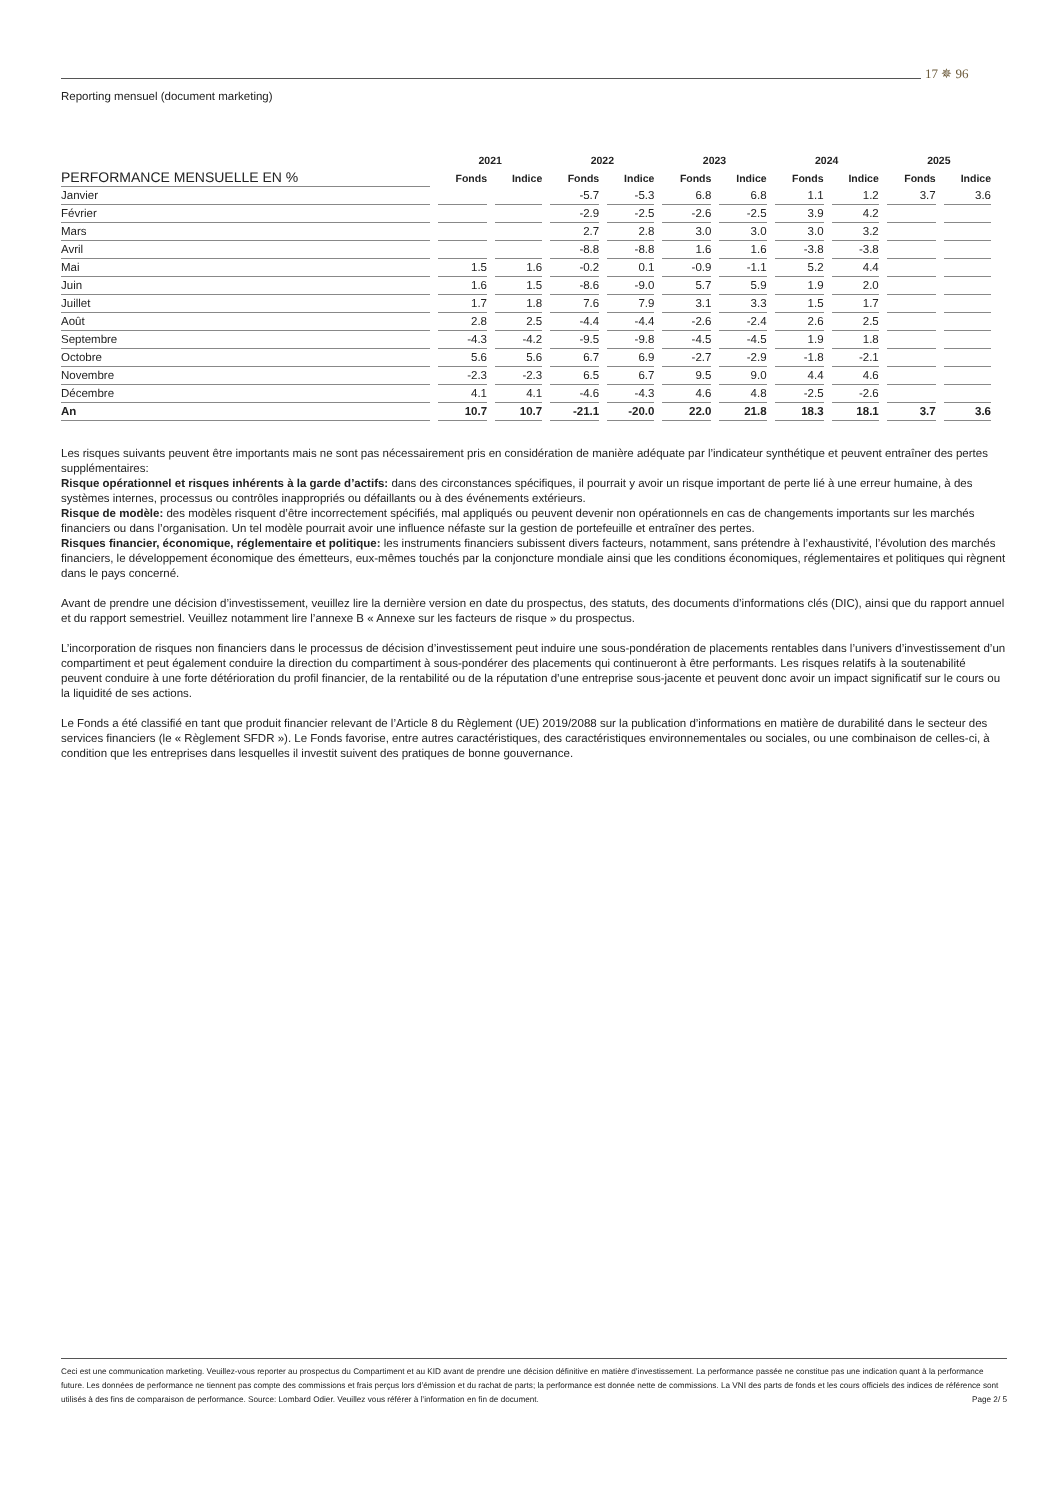17 ✵ 96
Reporting mensuel (document marketing)
| | 2021 | | 2022 | | 2023 | | 2024 | | 2025 | |
| --- | --- | --- | --- | --- | --- | --- | --- | --- | --- | --- |
| PERFORMANCE MENSUELLE EN % | Fonds | Indice | Fonds | Indice | Fonds | Indice | Fonds | Indice | Fonds | Indice |
| Janvier | | | -5.7 | -5.3 | 6.8 | 6.8 | 1.1 | 1.2 | 3.7 | 3.6 |
| Février | | | -2.9 | -2.5 | -2.6 | -2.5 | 3.9 | 4.2 | | |
| Mars | | | 2.7 | 2.8 | 3.0 | 3.0 | 3.0 | 3.2 | | |
| Avril | | | -8.8 | -8.8 | 1.6 | 1.6 | -3.8 | -3.8 | | |
| Mai | 1.5 | 1.6 | -0.2 | 0.1 | -0.9 | -1.1 | 5.2 | 4.4 | | |
| Juin | 1.6 | 1.5 | -8.6 | -9.0 | 5.7 | 5.9 | 1.9 | 2.0 | | |
| Juillet | 1.7 | 1.8 | 7.6 | 7.9 | 3.1 | 3.3 | 1.5 | 1.7 | | |
| Août | 2.8 | 2.5 | -4.4 | -4.4 | -2.6 | -2.4 | 2.6 | 2.5 | | |
| Septembre | -4.3 | -4.2 | -9.5 | -9.8 | -4.5 | -4.5 | 1.9 | 1.8 | | |
| Octobre | 5.6 | 5.6 | 6.7 | 6.9 | -2.7 | -2.9 | -1.8 | -2.1 | | |
| Novembre | -2.3 | -2.3 | 6.5 | 6.7 | 9.5 | 9.0 | 4.4 | 4.6 | | |
| Décembre | 4.1 | 4.1 | -4.6 | -4.3 | 4.6 | 4.8 | -2.5 | -2.6 | | |
| An | 10.7 | 10.7 | -21.1 | -20.0 | 22.0 | 21.8 | 18.3 | 18.1 | 3.7 | 3.6 |
Les risques suivants peuvent être importants mais ne sont pas nécessairement pris en considération de manière adéquate par l’indicateur synthétique et peuvent entraîner des pertes supplémentaires:
Risque opérationnel et risques inhérents à la garde d’actifs: dans des circonstances spécifiques, il pourrait y avoir un risque important de perte lié à une erreur humaine, à des systèmes internes, processus ou contrôles inappropriés ou défaillants ou à des événements extérieurs.
Risque de modèle: des modèles risquent d’être incorrectement spécifiés, mal appliqués ou peuvent devenir non opérationnels en cas de changements importants sur les marchés financiers ou dans l’organisation. Un tel modèle pourrait avoir une influence néfaste sur la gestion de portefeuille et entraîner des pertes.
Risques financier, économique, réglementaire et politique: les instruments financiers subissent divers facteurs, notamment, sans prétendre à l’exhaustivité, l’évolution des marchés financiers, le développement économique des émetteurs, eux-mêmes touchés par la conjoncture mondiale ainsi que les conditions économiques, réglementaires et politiques qui règnent dans le pays concerné.
Avant de prendre une décision d’investissement, veuillez lire la dernière version en date du prospectus, des statuts, des documents d’informations clés (DIC), ainsi que du rapport annuel et du rapport semestriel. Veuillez notamment lire l’annexe B « Annexe sur les facteurs de risque » du prospectus.
L’incorporation de risques non financiers dans le processus de décision d’investissement peut induire une sous-pondération de placements rentables dans l’univers d’investissement d’un compartiment et peut également conduire la direction du compartiment à sous-pondérer des placements qui continueront à être performants. Les risques relatifs à la soutenabilité peuvent conduire à une forte détérioration du profil financier, de la rentabilité ou de la réputation d’une entreprise sous-jacente et peuvent donc avoir un impact significatif sur le cours ou la liquidité de ses actions.
Le Fonds a été classifié en tant que produit financier relevant de l’Article 8 du Règlement (UE) 2019/2088 sur la publication d’informations en matière de durabilité dans le secteur des services financiers (le « Règlement SFDR »). Le Fonds favorise, entre autres caractéristiques, des caractéristiques environnementales ou sociales, ou une combinaison de celles-ci, à condition que les entreprises dans lesquelles il investit suivent des pratiques de bonne gouvernance.
Ceci est une communication marketing. Veuillez-vous reporter au prospectus du Compartiment et au KID avant de prendre une décision définitive en matière d’investissement. La performance passée ne constitue pas une indication quant à la performance future. Les données de performance ne tiennent pas compte des commissions et frais perçus lors d’émission et du rachat de parts; la performance est donnée nette de commissions. La VNI des parts de fonds et les cours officiels des indices de référence sont utilisés à des fins de comparaison de performance. Source: Lombard Odier. Veuillez vous référer à l’information en fin de document. Page 2/ 5